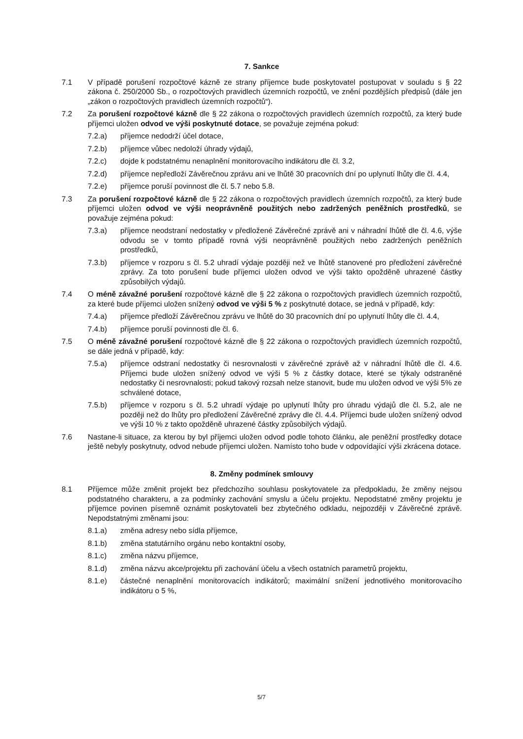7. Sankce
7.1 V případě porušení rozpočtové kázně ze strany příjemce bude poskytovatel postupovat v souladu s § 22 zákona č. 250/2000 Sb., o rozpočtových pravidlech územních rozpočtů, ve znění pozdějších předpisů (dále jen „zákon o rozpočtových pravidlech územních rozpočtů“).
7.2 Za porušení rozpočtové kázně dle § 22 zákona o rozpočtových pravidlech územních rozpočtů, za který bude příjemci uložen odvod ve výši poskytnuté dotace, se považuje zejména pokud:
7.2.a) příjemce nedodrží účel dotace,
7.2.b) příjemce vůbec nedoloží úhrady výdajů,
7.2.c) dojde k podstatnému nenaplnění monitorovacího indikátoru dle čl. 3.2,
7.2.d) příjemce nepředloží Závěrečnou zprávu ani ve lhůtě 30 pracovních dní po uplynutí lhůty dle čl. 4.4,
7.2.e) příjemce poruší povinnost dle čl. 5.7 nebo 5.8.
7.3 Za porušení rozpočtové kázně dle § 22 zákona o rozpočtových pravidlech územních rozpočtů, za který bude příjemci uložen odvod ve výši neoprávněně použitých nebo zadržených peněžních prostředků, se považuje zejména pokud:
7.3.a) příjemce neodstraní nedostatky v předložené Závěrečné zprávě ani v náhradní lhůtě dle čl. 4.6, výše odvodu se v tomto případě rovná výši neoprávněně použitých nebo zadržených peněžních prostředků,
7.3.b) příjemce v rozporu s čl. 5.2 uhradí výdaje později než ve lhůtě stanovené pro předložení závěrečné zprávy. Za toto porušení bude příjemci uložen odvod ve výši takto opožděně uhrazené částky způsobilých výdajů.
7.4 O méně závažné porušení rozpočtové kázně dle § 22 zákona o rozpočtových pravidlech územních rozpočtů, za které bude příjemci uložen snížený odvod ve výši 5 % z poskytnuté dotace, se jedná v případě, kdy:
7.4.a) příjemce předloží Závěrečnou zprávu ve lhůtě do 30 pracovních dní po uplynutí lhůty dle čl. 4.4,
7.4.b) příjemce poruší povinnosti dle čl. 6.
7.5 O méně závažné porušení rozpočtové kázně dle § 22 zákona o rozpočtových pravidlech územních rozpočtů, se dále jedná v případě, kdy:
7.5.a) příjemce odstraní nedostatky či nesrovnalosti v závěrečné zprávě až v náhradní lhůtě dle čl. 4.6. Příjemci bude uložen snížený odvod ve výši 5 % z částky dotace, které se týkaly odstraněné nedostatky či nesrovnalosti; pokud takový rozsah nelze stanovit, bude mu uložen odvod ve výši 5% ze schválené dotace,
7.5.b) příjemce v rozporu s čl. 5.2 uhradí výdaje po uplynutí lhůty pro úhradu výdajů dle čl. 5.2, ale ne později než do lhůty pro předložení Závěrečné zprávy dle čl. 4.4. Příjemci bude uložen snížený odvod ve výši 10 % z takto opožděně uhrazené částky způsobilých výdajů.
7.6 Nastane-li situace, za kterou by byl příjemci uložen odvod podle tohoto článku, ale peněžní prostředky dotace ještě nebyly poskytnuty, odvod nebude příjemci uložen. Namísto toho bude v odpovídající výši zkrácena dotace.
8. Změny podmínek smlouvy
8.1 Příjemce může změnit projekt bez předchozího souhlasu poskytovatele za předpokladu, že změny nejsou podstatného charakteru, a za podmínky zachování smyslu a účelu projektu. Nepodstatné změny projektu je příjemce povinen písemně oznámit poskytovateli bez zbytečného odkladu, nejpozději v Závěrečné zprávě. Nepodstatnými změnami jsou:
8.1.a) změna adresy nebo sídla příjemce,
8.1.b) změna statutárního orgánu nebo kontaktní osoby,
8.1.c) změna názvu příjemce,
8.1.d) změna názvu akce/projektu při zachování účelu a všech ostatních parametrů projektu,
8.1.e) částečné nenaplnění monitorovacích indikátorů; maximální snížení jednotlivého monitorovacího indikátoru o 5 %,
5/7